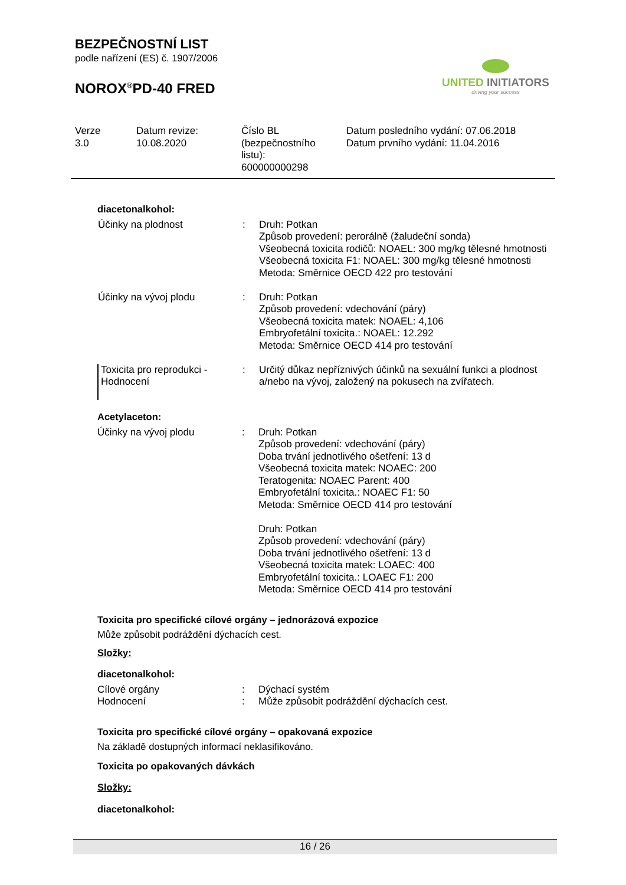BEZPEČNOSTNÍ LIST
podle nařízení (ES) č. 1907/2006
NOROX<sup>®</sup>PD-40 FRED
UNITED INITIATORS
driving your success
| Verze 3.0 | Datum revize: 10.08.2020 | Číslo BL (bezpečnostního listu): 600000000298 | Datum posledního vydání: 07.06.2018 Datum prvního vydání: 11.04.2016 |
diacetonalkohol:
| Účinky na plodnost | : | Druh: Potkan Způsob provedení: perorálně (žaludeční sonda) Všeobecná toxicita rodičů: NOAEL: 300 mg/kg tělesné hmotnosti Všeobecná toxicita F1: NOAEL: 300 mg/kg tělesné hmotnosti Metoda: Směrnice OECD 422 pro testování |
| Účinky na vývoj plodu | : | Druh: Potkan Způsob provedení: vdechování (páry) Všeobecná toxicita matek: NOAEL: 4,106 Embryofetální toxicita.: NOAEL: 12.292 Metoda: Směrnice OECD 414 pro testování |
| Toxicita pro reprodukci - Hodnocení | : | Určitý důkaz nepříznivých účinků na sexuální funkci a plodnost a/nebo na vývoj, založený na pokusech na zvířatech. |
Acetylaceton:
| Účinky na vývoj plodu | : | Druh: Potkan Způsob provedení: vdechování (páry) Doba trvání jednotlivého ošetření: 13 d Všeobecná toxicita matek: NOAEC: 200 Teratogenita: NOAEC Parent: 400 Embryofetální toxicita.: NOAEC F1: 50 Metoda: Směrnice OECD 414 pro testování Druh: Potkan Způsob provedení: vdechování (páry) Doba trvání jednotlivého ošetření: 13 d Všeobecná toxicita matek: LOAEC: 400 Embryofetální toxicita.: LOAEC F1: 200 Metoda: Směrnice OECD 414 pro testování |
Toxicita pro specifické cílové orgány – jednorázová expozice
Může způsobit podráždění dýchacích cest.
Složky:
diacetonalkohol:
| Cílové orgány | : | Dýchací systém |
| Hodnocení | : | Může způsobit podráždění dýchacích cest. |
Toxicita pro specifické cílové orgány – opakovaná expozice
Na základě dostupných informací neklasifikováno.
Toxicita po opakovaných dávkách
Složky:
diacetonalkohol:
16 / 26